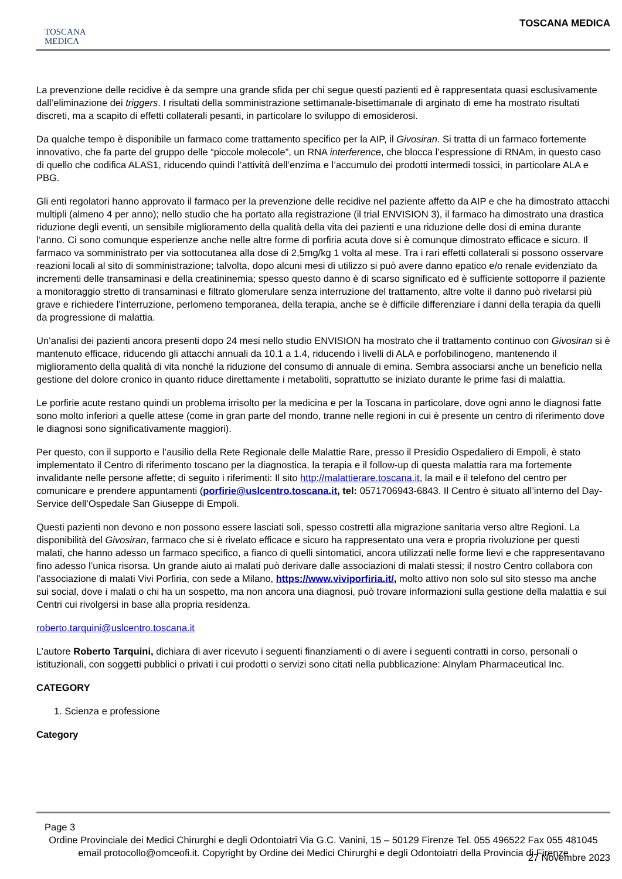TOSCANA
MEDICA
TOSCANA MEDICA
La prevenzione delle recidive è da sempre una grande sfida per chi segue questi pazienti ed è rappresentata quasi esclusivamente dall’eliminazione dei triggers. I risultati della somministrazione settimanale-bisettimanale di arginato di eme ha mostrato risultati discreti, ma a scapito di effetti collaterali pesanti, in particolare lo sviluppo di emosiderosi.
Da qualche tempo è disponibile un farmaco come trattamento specifico per la AIP, il Givosiran. Si tratta di un farmaco fortemente innovativo, che fa parte del gruppo delle “piccole molecole”, un RNA interference, che blocca l’espressione di RNAm, in questo caso di quello che codifica ALAS1, riducendo quindi l’attività dell’enzima e l’accumulo dei prodotti intermedi tossici, in particolare ALA e PBG.
Gli enti regolatori hanno approvato il farmaco per la prevenzione delle recidive nel paziente affetto da AIP e che ha dimostrato attacchi multipli (almeno 4 per anno); nello studio che ha portato alla registrazione (il trial ENVISION 3), il farmaco ha dimostrato una drastica riduzione degli eventi, un sensibile miglioramento della qualità della vita dei pazienti e una riduzione delle dosi di emina durante l’anno. Ci sono comunque esperienze anche nelle altre forme di porfiria acuta dove si è comunque dimostrato efficace e sicuro. Il farmaco va somministrato per via sottocutanea alla dose di 2,5mg/kg 1 volta al mese. Tra i rari effetti collaterali si possono osservare reazioni locali al sito di somministrazione; talvolta, dopo alcuni mesi di utilizzo si può avere danno epatico e/o renale evidenziato da incrementi delle transaminasi e della creatininemia; spesso questo danno è di scarso significato ed è sufficiente sottoporre il paziente a monitoraggio stretto di transaminasi e filtrato glomerulare senza interruzione del trattamento, altre volte il danno può rivelarsi più grave e richiedere l’interruzione, perlomeno temporanea, della terapia, anche se è difficile differenziare i danni della terapia da quelli da progressione di malattia.
Un’analisi dei pazienti ancora presenti dopo 24 mesi nello studio ENVISION ha mostrato che il trattamento continuo con Givosiran si è mantenuto efficace, riducendo gli attacchi annuali da 10.1 a 1.4, riducendo i livelli di ALA e porfobilinogeno, mantenendo il miglioramento della qualità di vita nonché la riduzione del consumo di annuale di emina. Sembra associarsi anche un beneficio nella gestione del dolore cronico in quanto riduce direttamente i metaboliti, soprattutto se iniziato durante le prime fasi di malattia.
Le porfirie acute restano quindi un problema irrisolto per la medicina e per la Toscana in particolare, dove ogni anno le diagnosi fatte sono molto inferiori a quelle attese (come in gran parte del mondo, tranne nelle regioni in cui è presente un centro di riferimento dove le diagnosi sono significativamente maggiori).
Per questo, con il supporto e l’ausilio della Rete Regionale delle Malattie Rare, presso il Presidio Ospedaliero di Empoli, è stato implementato il Centro di riferimento toscano per la diagnostica, la terapia e il follow-up di questa malattia rara ma fortemente invalidante nelle persone affette; di seguito i riferimenti: Il sito http://malattierare.toscana.it, la mail e il telefono del centro per comunicare e prendere appuntamenti (porfirie@uslcentro.toscana.it, tel: 0571706943-6843. Il Centro è situato all’interno del Day-Service dell’Ospedale San Giuseppe di Empoli.
Questi pazienti non devono e non possono essere lasciati soli, spesso costretti alla migrazione sanitaria verso altre Regioni. La disponibilità del Givosiran, farmaco che si è rivelato efficace e sicuro ha rappresentato una vera e propria rivoluzione per questi malati, che hanno adesso un farmaco specifico, a fianco di quelli sintomatici, ancora utilizzati nelle forme lievi e che rappresentavano fino adesso l’unica risorsa. Un grande aiuto ai malati può derivare dalle associazioni di malati stessi; il nostro Centro collabora con l’associazione di malati Vivi Porfiria, con sede a Milano, https://www.viviporfiria.it/, molto attivo non solo sul sito stesso ma anche sui social, dove i malati o chi ha un sospetto, ma non ancora una diagnosi, può trovare informazioni sulla gestione della malattia e sui Centri cui rivolgersi in base alla propria residenza.
roberto.tarquini@uslcentro.toscana.it
L’autore Roberto Tarquini, dichiara di aver ricevuto i seguenti finanziamenti o di avere i seguenti contratti in corso, personali o istituzionali, con soggetti pubblici o privati i cui prodotti o servizi sono citati nella pubblicazione: Alnylam Pharmaceutical Inc.
CATEGORY
1. Scienza e professione
Category
Page 3
Ordine Provinciale dei Medici Chirurghi e degli Odontoiatri Via G.C. Vanini, 15 – 50129 Firenze Tel. 055 496522 Fax 055 481045 email protocollo@omceofi.it. Copyright by Ordine dei Medici Chirurghi e degli Odontoiatri della Provincia di Firenze
27 Novembre 2023